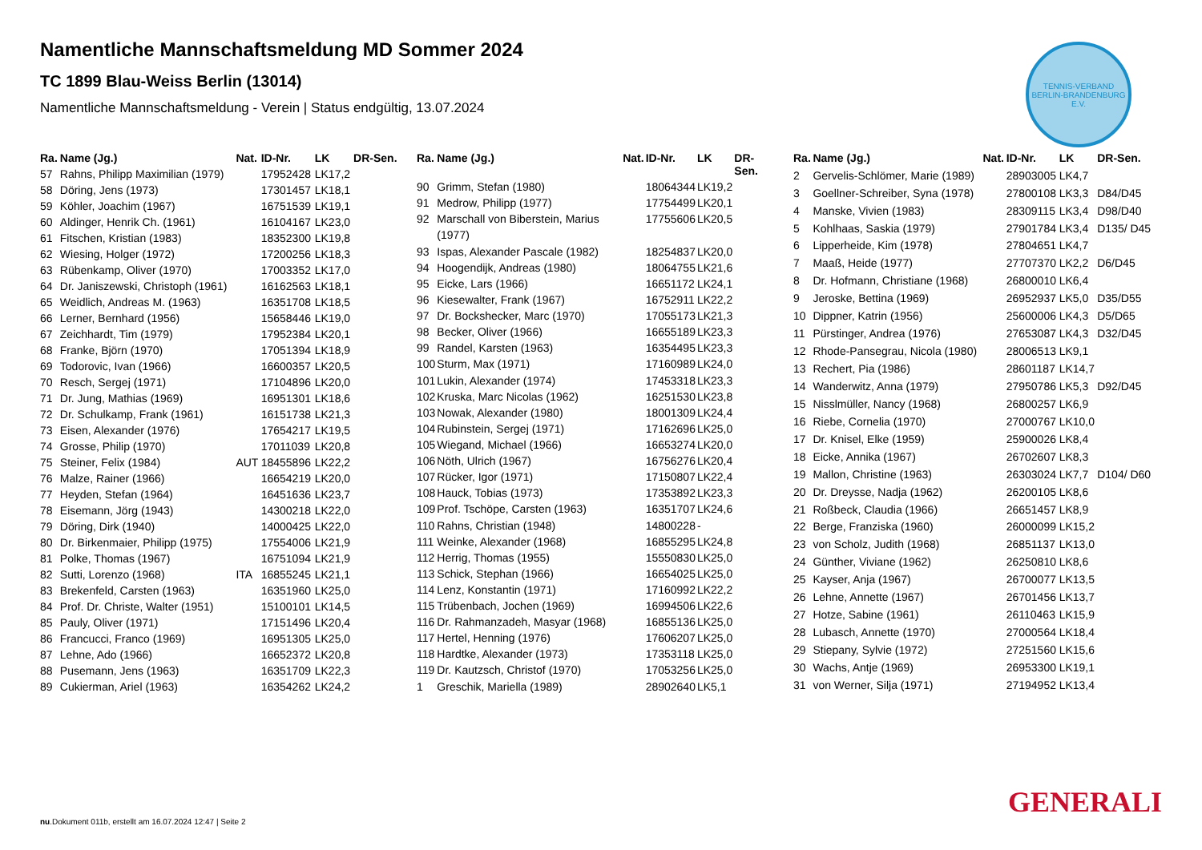TENNIS-VERBAND
BERLIN-BRANDENBURG E.V.
Namentliche Mannschaftsmeldung MD Sommer 2024
TC 1899 Blau-Weiss Berlin (13014)
Namentliche Mannschaftsmeldung - Verein | Status endgültig, 13.07.2024
| Ra. | Name (Jg.) | Nat. | ID-Nr. | LK | DR-Sen. |
| --- | --- | --- | --- | --- | --- |
| 57 | Rahns, Philipp Maximilian (1979) | | 17952428 | LK17,2 | |
| 58 | Döring, Jens (1973) | | 17301457 | LK18,1 | |
| 59 | Köhler, Joachim (1967) | | 16751539 | LK19,1 | |
| 60 | Aldinger, Henrik Ch. (1961) | | 16104167 | LK23,0 | |
| 61 | Fitschen, Kristian (1983) | | 18352300 | LK19,8 | |
| 62 | Wiesing, Holger (1972) | | 17200256 | LK18,3 | |
| 63 | Rübenkamp, Oliver (1970) | | 17003352 | LK17,0 | |
| 64 | Dr. Janiszewski, Christoph (1961) | | 16162563 | LK18,1 | |
| 65 | Weidlich, Andreas M. (1963) | | 16351708 | LK18,5 | |
| 66 | Lerner, Bernhard (1956) | | 15658446 | LK19,0 | |
| 67 | Zeichhardt, Tim (1979) | | 17952384 | LK20,1 | |
| 68 | Franke, Björn (1970) | | 17051394 | LK18,9 | |
| 69 | Todorovic, Ivan (1966) | | 16600357 | LK20,5 | |
| 70 | Resch, Sergej (1971) | | 17104896 | LK20,0 | |
| 71 | Dr. Jung, Mathias (1969) | | 16951301 | LK18,6 | |
| 72 | Dr. Schulkamp, Frank (1961) | | 16151738 | LK21,3 | |
| 73 | Eisen, Alexander (1976) | | 17654217 | LK19,5 | |
| 74 | Grosse, Philip (1970) | | 17011039 | LK20,8 | |
| 75 | Steiner, Felix (1984) | AUT | 18455896 | LK22,2 | |
| 76 | Malze, Rainer (1966) | | 16654219 | LK20,0 | |
| 77 | Heyden, Stefan (1964) | | 16451636 | LK23,7 | |
| 78 | Eisemann, Jörg (1943) | | 14300218 | LK22,0 | |
| 79 | Döring, Dirk (1940) | | 14000425 | LK22,0 | |
| 80 | Dr. Birkenmaier, Philipp (1975) | | 17554006 | LK21,9 | |
| 81 | Polke, Thomas (1967) | | 16751094 | LK21,9 | |
| 82 | Sutti, Lorenzo (1968) | ITA | 16855245 | LK21,1 | |
| 83 | Brekenfeld, Carsten (1963) | | 16351960 | LK25,0 | |
| 84 | Prof. Dr. Christe, Walter (1951) | | 15100101 | LK14,5 | |
| 85 | Pauly, Oliver (1971) | | 17151496 | LK20,4 | |
| 86 | Francucci, Franco (1969) | | 16951305 | LK25,0 | |
| 87 | Lehne, Ado (1966) | | 16652372 | LK20,8 | |
| 88 | Pusemann, Jens (1963) | | 16351709 | LK22,3 | |
| 89 | Cukierman, Ariel (1963) | | 16354262 | LK24,2 | |
| Ra. | Name (Jg.) | Nat. | ID-Nr. | LK | DR-Sen. |
| --- | --- | --- | --- | --- | --- |
| 90 | Grimm, Stefan (1980) | | 18064344 | LK19,2 | |
| 91 | Medrow, Philipp (1977) | | 17754499 | LK20,1 | |
| 92 | Marschall von Biberstein, Marius (1977) | | 17755606 | LK20,5 | |
| 93 | Ispas, Alexander Pascale (1982) | | 18254837 | LK20,0 | |
| 94 | Hoogendijk, Andreas (1980) | | 18064755 | LK21,6 | |
| 95 | Eicke, Lars (1966) | | 16651172 | LK24,1 | |
| 96 | Kiesewalter, Frank (1967) | | 16752911 | LK22,2 | |
| 97 | Dr. Bockshecker, Marc (1970) | | 17055173 | LK21,3 | |
| 98 | Becker, Oliver (1966) | | 16655189 | LK23,3 | |
| 99 | Randel, Karsten (1963) | | 16354495 | LK23,3 | |
| 100 | Sturm, Max (1971) | | 17160989 | LK24,0 | |
| 101 | Lukin, Alexander (1974) | | 17453318 | LK23,3 | |
| 102 | Kruska, Marc Nicolas (1962) | | 16251530 | LK23,8 | |
| 103 | Nowak, Alexander (1980) | | 18001309 | LK24,4 | |
| 104 | Rubinstein, Sergej (1971) | | 17162696 | LK25,0 | |
| 105 | Wiegand, Michael (1966) | | 16653274 | LK20,0 | |
| 106 | Nöth, Ulrich (1967) | | 16756276 | LK20,4 | |
| 107 | Rücker, Igor (1971) | | 17150807 | LK22,4 | |
| 108 | Hauck, Tobias (1973) | | 17353892 | LK23,3 | |
| 109 | Prof. Tschöpe, Carsten (1963) | | 16351707 | LK24,6 | |
| 110 | Rahns, Christian (1948) | | 14800228 | - | |
| 111 | Weinke, Alexander (1968) | | 16855295 | LK24,8 | |
| 112 | Herrig, Thomas (1955) | | 15550830 | LK25,0 | |
| 113 | Schick, Stephan (1966) | | 16654025 | LK25,0 | |
| 114 | Lenz, Konstantin (1971) | | 17160992 | LK22,2 | |
| 115 | Trübenbach, Jochen (1969) | | 16994506 | LK22,6 | |
| 116 | Dr. Rahmanzadeh, Masyar (1968) | | 16855136 | LK25,0 | |
| 117 | Hertel, Henning (1976) | | 17606207 | LK25,0 | |
| 118 | Hardtke, Alexander (1973) | | 17353118 | LK25,0 | |
| 119 | Dr. Kautzsch, Christof (1970) | | 17053256 | LK25,0 | |
| 1 | Greschik, Mariella (1989) | | 28902640 | LK5,1 | |
| Ra. | Name (Jg.) | Nat. | ID-Nr. | LK | DR-Sen. |
| --- | --- | --- | --- | --- | --- |
| 2 | Gervelis-Schlömer, Marie (1989) | | 28903005 | LK4,7 | |
| 3 | Goellner-Schreiber, Syna (1978) | | 27800108 | LK3,3 | D84/D45 |
| 4 | Manske, Vivien (1983) | | 28309115 | LK3,4 | D98/D40 |
| 5 | Kohlhaas, Saskia (1979) | | 27901784 | LK3,4 | D135/ D45 |
| 6 | Lipperheide, Kim (1978) | | 27804651 | LK4,7 | |
| 7 | Maaß, Heide (1977) | | 27707370 | LK2,2 | D6/D45 |
| 8 | Dr. Hofmann, Christiane (1968) | | 26800010 | LK6,4 | |
| 9 | Jeroske, Bettina (1969) | | 26952937 | LK5,0 | D35/D55 |
| 10 | Dippner, Katrin (1956) | | 25600006 | LK4,3 | D5/D65 |
| 11 | Pürstinger, Andrea (1976) | | 27653087 | LK4,3 | D32/D45 |
| 12 | Rhode-Pansegrau, Nicola (1980) | | 28006513 | LK9,1 | |
| 13 | Rechert, Pia (1986) | | 28601187 | LK14,7 | |
| 14 | Wanderwitz, Anna (1979) | | 27950786 | LK5,3 | D92/D45 |
| 15 | Nisslmüller, Nancy (1968) | | 26800257 | LK6,9 | |
| 16 | Riebe, Cornelia (1970) | | 27000767 | LK10,0 | |
| 17 | Dr. Knisel, Elke (1959) | | 25900026 | LK8,4 | |
| 18 | Eicke, Annika (1967) | | 26702607 | LK8,3 | |
| 19 | Mallon, Christine (1963) | | 26303024 | LK7,7 | D104/ D60 |
| 20 | Dr. Dreysse, Nadja (1962) | | 26200105 | LK8,6 | |
| 21 | Roßbeck, Claudia (1966) | | 26651457 | LK8,9 | |
| 22 | Berge, Franziska (1960) | | 26000099 | LK15,2 | |
| 23 | von Scholz, Judith (1968) | | 26851137 | LK13,0 | |
| 24 | Günther, Viviane (1962) | | 26250810 | LK8,6 | |
| 25 | Kayser, Anja (1967) | | 26700077 | LK13,5 | |
| 26 | Lehne, Annette (1967) | | 26701456 | LK13,7 | |
| 27 | Hotze, Sabine (1961) | | 26110463 | LK15,9 | |
| 28 | Lubasch, Annette (1970) | | 27000564 | LK18,4 | |
| 29 | Stiepany, Sylvie (1972) | | 27251560 | LK15,6 | |
| 30 | Wachs, Antje (1969) | | 26953300 | LK19,1 | |
| 31 | von Werner, Silja (1971) | | 27194952 | LK13,4 | |
GENERALI
nu.Dokument 011b, erstellt am 16.07.2024 12:47 | Seite 2